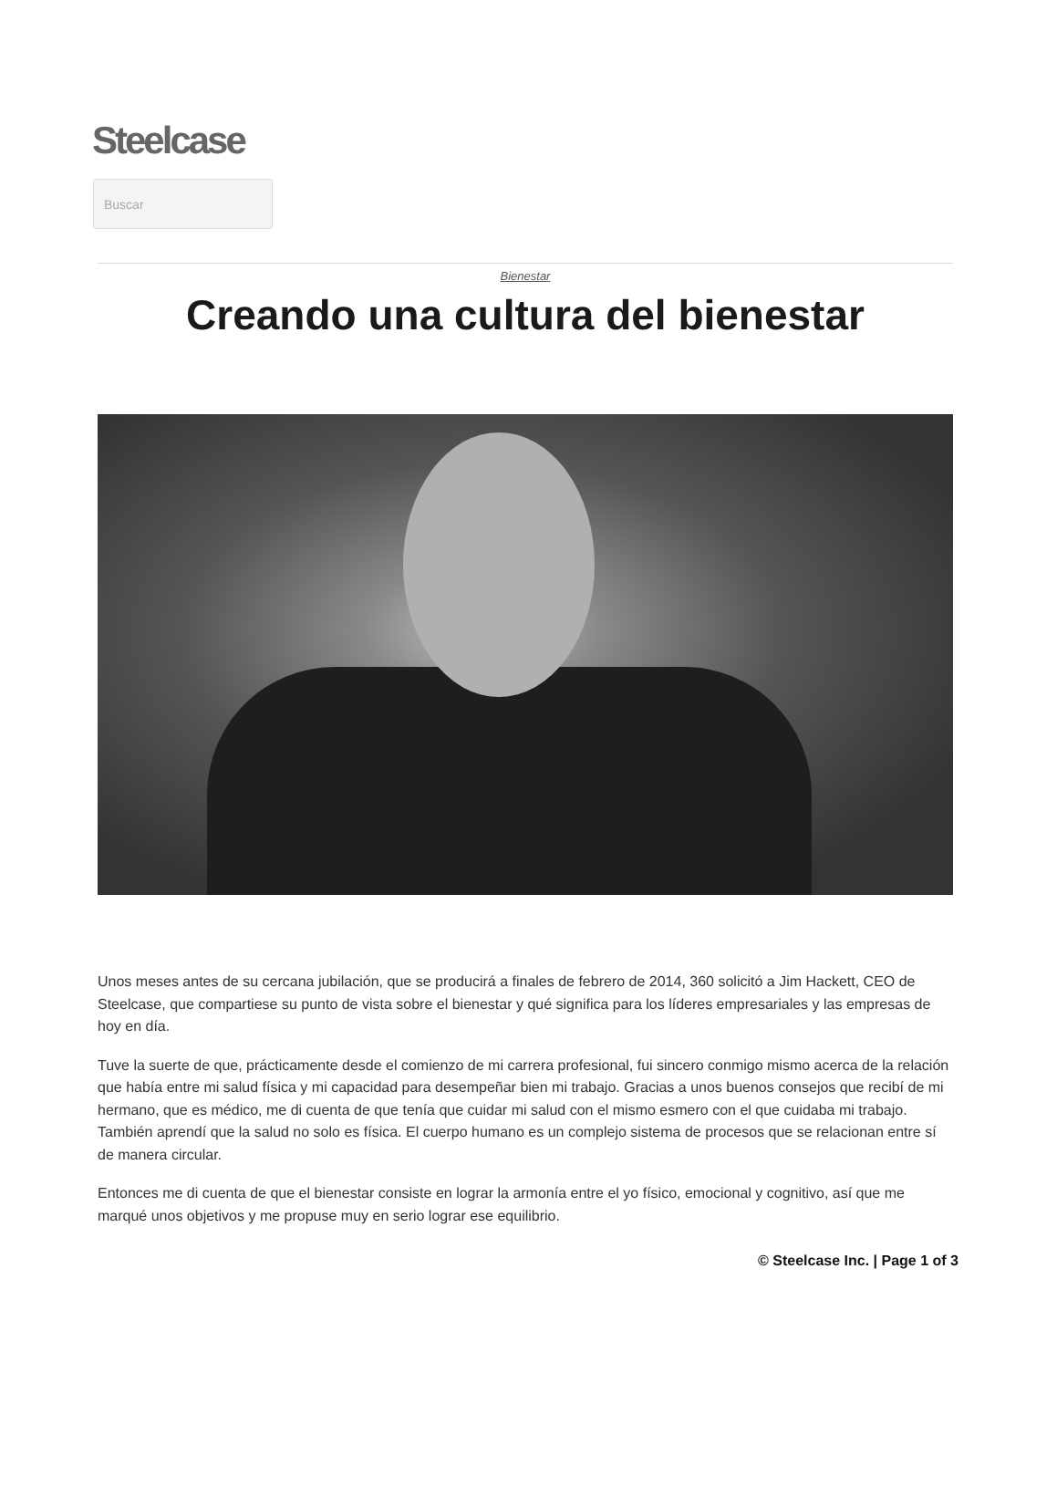Steelcase
Buscar
Bienestar
Creando una cultura del bienestar
Unos meses antes de su cercana jubilación, que se producirá a finales de febrero de 2014, 360 solicitó a Jim Hackett, CEO de Steelcase, que compartiese su punto de vista sobre el bienestar y qué significa para los líderes empresariales y las empresas de hoy en día.
Tuve la suerte de que, prácticamente desde el comienzo de mi carrera profesional, fui sincero conmigo mismo acerca de la relación que había entre mi salud física y mi capacidad para desempeñar bien mi trabajo. Gracias a unos buenos consejos que recibí de mi hermano, que es médico, me di cuenta de que tenía que cuidar mi salud con el mismo esmero con el que cuidaba mi trabajo. También aprendí que la salud no solo es física. El cuerpo humano es un complejo sistema de procesos que se relacionan entre sí de manera circular.
Entonces me di cuenta de que el bienestar consiste en lograr la armonía entre el yo físico, emocional y cognitivo, así que me marqué unos objetivos y me propuse muy en serio lograr ese equilibrio.
© Steelcase Inc. | Page 1 of 3